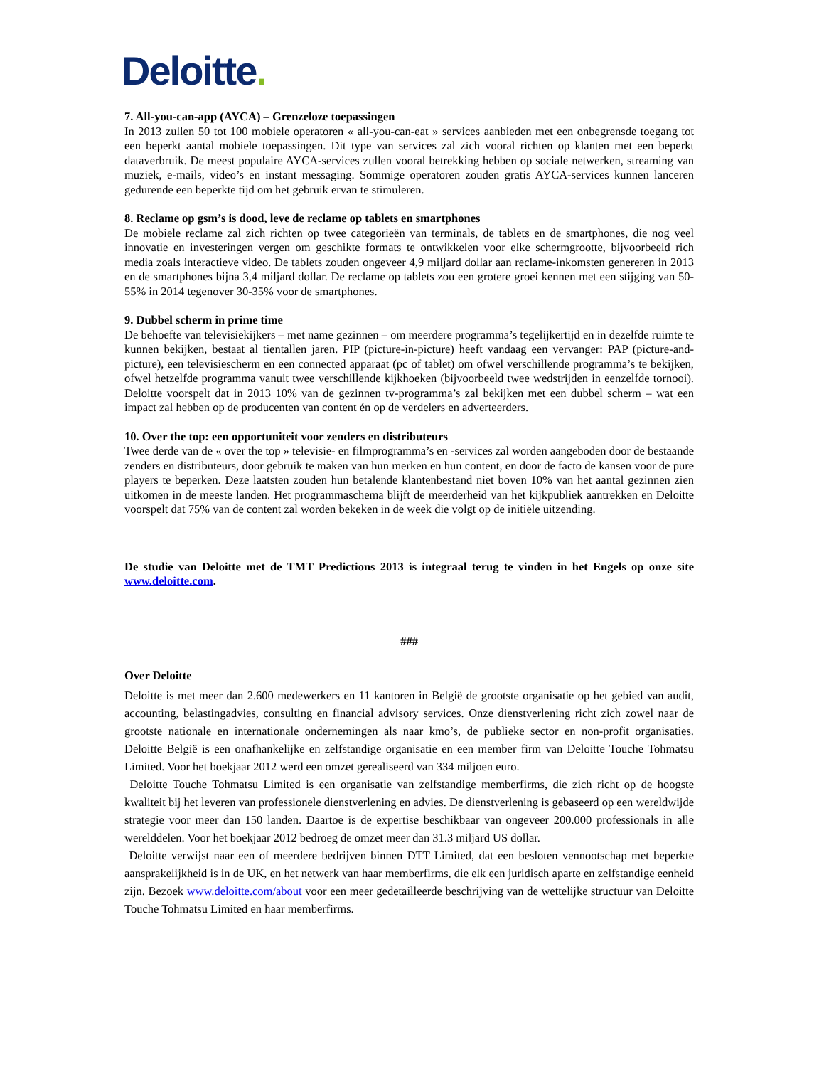Deloitte.
7. All-you-can-app (AYCA) – Grenzeloze toepassingen
In 2013 zullen 50 tot 100 mobiele operatoren « all-you-can-eat » services aanbieden met een onbegrensde toegang tot een beperkt aantal mobiele toepassingen. Dit type van services zal zich vooral richten op klanten met een beperkt dataverbruik. De meest populaire AYCA-services zullen vooral betrekking hebben op sociale netwerken, streaming van muziek, e-mails, video’s en instant messaging. Sommige operatoren zouden gratis AYCA-services kunnen lanceren gedurende een beperkte tijd om het gebruik ervan te stimuleren.
8. Reclame op gsm’s is dood, leve de reclame op tablets en smartphones
De mobiele reclame zal zich richten op twee categorieën van terminals, de tablets en de smartphones, die nog veel innovatie en investeringen vergen om geschikte formats te ontwikkelen voor elke schermgrootte, bijvoorbeeld rich media zoals interactieve video. De tablets zouden ongeveer 4,9 miljard dollar aan reclame-inkomsten genereren in 2013 en de smartphones bijna 3,4 miljard dollar. De reclame op tablets zou een grotere groei kennen met een stijging van 50-55% in 2014 tegenover 30-35% voor de smartphones.
9. Dubbel scherm in prime time
De behoefte van televisiekijkers – met name gezinnen – om meerdere programma’s tegelijkertijd en in dezelfde ruimte te kunnen bekijken, bestaat al tientallen jaren. PIP (picture-in-picture) heeft vandaag een vervanger: PAP (picture-and-picture), een televisiescherm en een connected apparaat (pc of tablet) om ofwel verschillende programma’s te bekijken, ofwel hetzelfde programma vanuit twee verschillende kijkhoeken (bijvoorbeeld twee wedstrijden in eenzelfde tornooi). Deloitte voorspelt dat in 2013 10% van de gezinnen tv-programma’s zal bekijken met een dubbel scherm – wat een impact zal hebben op de producenten van content én op de verdelers en adverteerders.
10. Over the top: een opportuniteit voor zenders en distributeurs
Twee derde van de « over the top » televisie- en filmprogramma’s en -services zal worden aangeboden door de bestaande zenders en distributeurs, door gebruik te maken van hun merken en hun content, en door de facto de kansen voor de pure players te beperken. Deze laatsten zouden hun betalende klantenbestand niet boven 10% van het aantal gezinnen zien uitkomen in de meeste landen. Het programmaschema blijft de meerderheid van het kijkpubliek aantrekken en Deloitte voorspelt dat 75% van de content zal worden bekeken in de week die volgt op de initiële uitzending.
De studie van Deloitte met de TMT Predictions 2013 is integraal terug te vinden in het Engels op onze site www.deloitte.com.
###
Over Deloitte
Deloitte is met meer dan 2.600 medewerkers en 11 kantoren in België de grootste organisatie op het gebied van audit, accounting, belastingadvies, consulting en financial advisory services. Onze dienstverlening richt zich zowel naar de grootste nationale en internationale ondernemingen als naar kmo’s, de publieke sector en non-profit organisaties. Deloitte België is een onafhankelijke en zelfstandige organisatie en een member firm van Deloitte Touche Tohmatsu Limited. Voor het boekjaar 2012 werd een omzet gerealiseerd van 334 miljoen euro.
Deloitte Touche Tohmatsu Limited is een organisatie van zelfstandige memberfirms, die zich richt op de hoogste kwaliteit bij het leveren van professionele dienstverlening en advies. De dienstverlening is gebaseerd op een wereldwijde strategie voor meer dan 150 landen. Daartoe is de expertise beschikbaar van ongeveer 200.000 professionals in alle werelddelen. Voor het boekjaar 2012 bedroeg de omzet meer dan 31.3 miljard US dollar.
Deloitte verwijst naar een of meerdere bedrijven binnen DTT Limited, dat een besloten vennootschap met beperkte aansprakelijkheid is in de UK, en het netwerk van haar memberfirms, die elk een juridisch aparte en zelfstandige eenheid zijn. Bezoek www.deloitte.com/about voor een meer gedetailleerde beschrijving van de wettelijke structuur van Deloitte Touche Tohmatsu Limited en haar memberfirms.